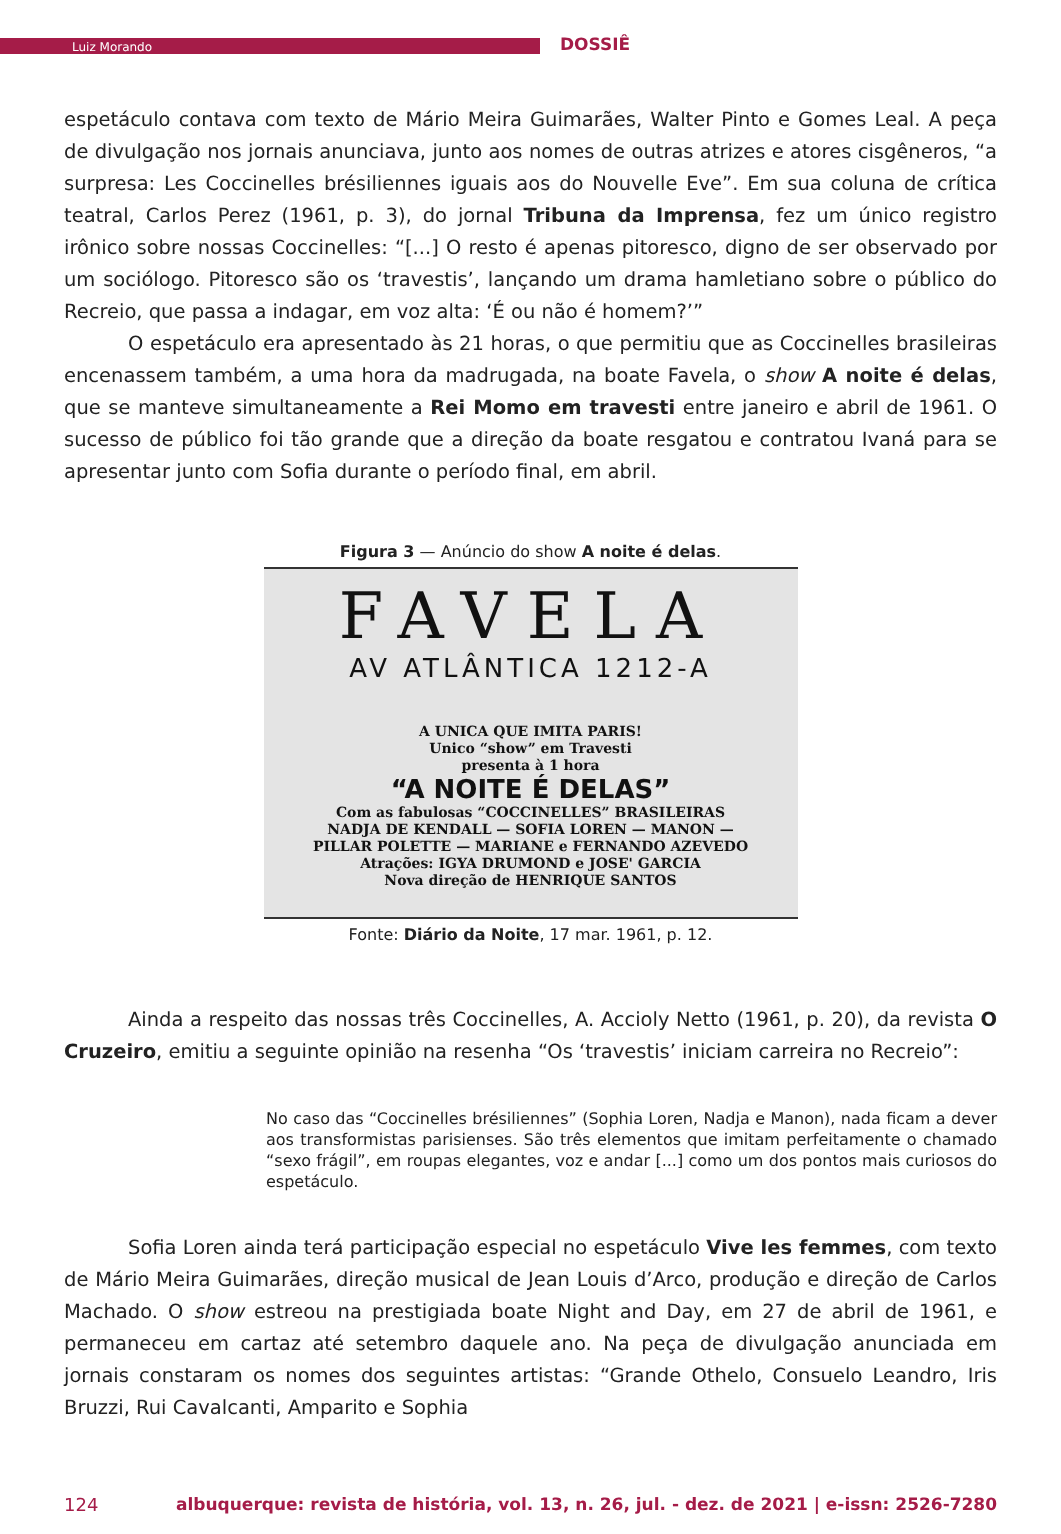Luiz Morando
DOSSIÊ
espetáculo contava com texto de Mário Meira Guimarães, Walter Pinto e Gomes Leal. A peça de divulgação nos jornais anunciava, junto aos nomes de outras atrizes e atores cisgêneros, “a surpresa: Les Coccinelles brésiliennes iguais aos do Nouvelle Eve”. Em sua coluna de crítica teatral, Carlos Perez (1961, p. 3), do jornal Tribuna da Imprensa, fez um único registro irônico sobre nossas Coccinelles: “[...] O resto é apenas pitoresco, digno de ser observado por um sociólogo. Pitoresco são os ‘travestis’, lançando um drama hamletiano sobre o público do Recreio, que passa a indagar, em voz alta: ‘É ou não é homem?’”
O espetáculo era apresentado às 21 horas, o que permitiu que as Coccinelles brasileiras encenassem também, a uma hora da madrugada, na boate Favela, o show A noite é delas, que se manteve simultaneamente a Rei Momo em travesti entre janeiro e abril de 1961. O sucesso de público foi tão grande que a direção da boate resgatou e contratou Ivaná para se apresentar junto com Sofia durante o período final, em abril.
Figura 3 — Anúncio do show A noite é delas.
FAVELA
AV ATLÂNTICA 1212-A
A UNICA QUE IMITA PARIS!
Unico “show” em Travesti
presenta à 1 hora
“A NOITE É DELAS”
Com as fabulosas “COCCINELLES” BRASILEIRAS
NADJA DE KENDALL — SOFIA LOREN — MANON —
PILLAR POLETTE — MARIANE e FERNANDO AZEVEDO
Atrações: IGYA DRUMOND e JOSE' GARCIA
Nova direção de HENRIQUE SANTOS
Fonte: Diário da Noite, 17 mar. 1961, p. 12.
Ainda a respeito das nossas três Coccinelles, A. Accioly Netto (1961, p. 20), da revista O Cruzeiro, emitiu a seguinte opinião na resenha “Os ‘travestis’ iniciam carreira no Recreio”:
No caso das “Coccinelles brésiliennes” (Sophia Loren, Nadja e Manon), nada ficam a dever aos transformistas parisienses. São três elementos que imitam perfeitamente o chamado “sexo frágil”, em roupas elegantes, voz e andar [...] como um dos pontos mais curiosos do espetáculo.
Sofia Loren ainda terá participação especial no espetáculo Vive les femmes, com texto de Mário Meira Guimarães, direção musical de Jean Louis d’Arco, produção e direção de Carlos Machado. O show estreou na prestigiada boate Night and Day, em 27 de abril de 1961, e permaneceu em cartaz até setembro daquele ano. Na peça de divulgação anunciada em jornais constaram os nomes dos seguintes artistas: “Grande Othelo, Consuelo Leandro, Iris Bruzzi, Rui Cavalcanti, Amparito e Sophia
124 albuquerque: revista de história, vol. 13, n. 26, jul. - dez. de 2021 | e-issn: 2526-7280